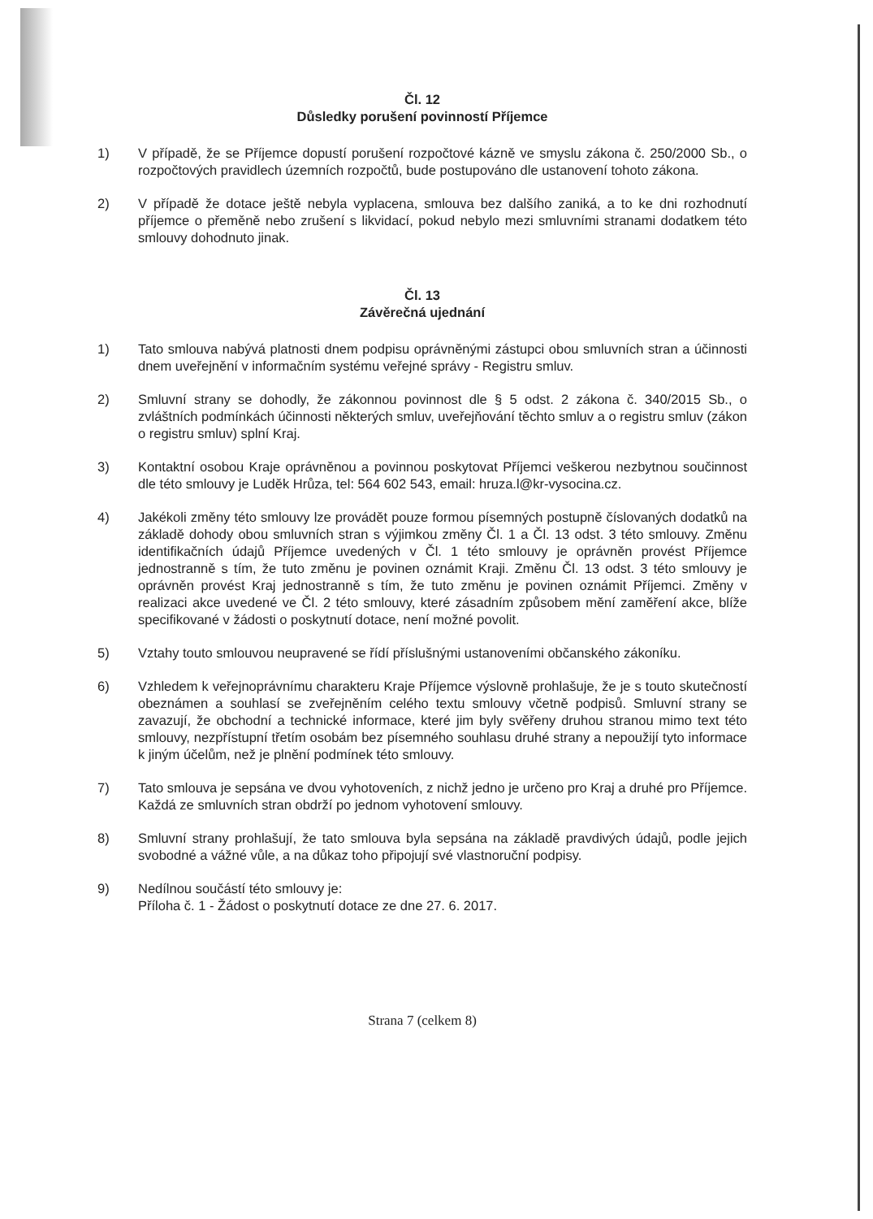Čl. 12
Důsledky porušení povinností Příjemce
1) V případě, že se Příjemce dopustí porušení rozpočtové kázně ve smyslu zákona č. 250/2000 Sb., o rozpočtových pravidlech územních rozpočtů, bude postupováno dle ustanovení tohoto zákona.
2) V případě že dotace ještě nebyla vyplacena, smlouva bez dalšího zaniká, a to ke dni rozhodnutí příjemce o přeměně nebo zrušení s likvidací, pokud nebylo mezi smluvními stranami dodatkem této smlouvy dohodnuto jinak.
Čl. 13
Závěrečná ujednání
1) Tato smlouva nabývá platnosti dnem podpisu oprávněnými zástupci obou smluvních stran a účinnosti dnem uveřejnění v informačním systému veřejné správy - Registru smluv.
2) Smluvní strany se dohodly, že zákonnou povinnost dle § 5 odst. 2 zákona č. 340/2015 Sb., o zvláštních podmínkách účinnosti některých smluv, uveřejňování těchto smluv a o registru smluv (zákon o registru smluv) splní Kraj.
3) Kontaktní osobou Kraje oprávněnou a povinnou poskytovat Příjemci veškerou nezbytnou součinnost dle této smlouvy je Luděk Hrůza, tel: 564 602 543, email: hruza.l@kr-vysocina.cz.
4) Jakékoli změny této smlouvy lze provádět pouze formou písemných postupně číslovaných dodatků na základě dohody obou smluvních stran s výjimkou změny Čl. 1 a Čl. 13 odst. 3 této smlouvy. Změnu identifikačních údajů Příjemce uvedených v Čl. 1 této smlouvy je oprávněn provést Příjemce jednostranně s tím, že tuto změnu je povinen oznámit Kraji. Změnu Čl. 13 odst. 3 této smlouvy je oprávněn provést Kraj jednostranně s tím, že tuto změnu je povinen oznámit Příjemci. Změny v realizaci akce uvedené ve Čl. 2 této smlouvy, které zásadním způsobem mění zaměření akce, blíže specifikované v žádosti o poskytnutí dotace, není možné povolit.
5) Vztahy touto smlouvou neupravené se řídí příslušnými ustanoveními občanského zákoníku.
6) Vzhledem k veřejnoprávnímu charakteru Kraje Příjemce výslovně prohlašuje, že je s touto skutečností obeznámen a souhlasí se zveřejněním celého textu smlouvy včetně podpisů. Smluvní strany se zavazují, že obchodní a technické informace, které jim byly svěřeny druhou stranou mimo text této smlouvy, nezpřístupní třetím osobám bez písemného souhlasu druhé strany a nepoužijí tyto informace k jiným účelům, než je plnění podmínek této smlouvy.
7) Tato smlouva je sepsána ve dvou vyhotoveních, z nichž jedno je určeno pro Kraj a druhé pro Příjemce. Každá ze smluvních stran obdrží po jednom vyhotovení smlouvy.
8) Smluvní strany prohlašují, že tato smlouva byla sepsána na základě pravdivých údajů, podle jejich svobodné a vážné vůle, a na důkaz toho připojují své vlastnoruční podpisy.
9) Nedílnou součástí této smlouvy je:
Příloha č. 1 - Žádost o poskytnutí dotace ze dne 27. 6. 2017.
Strana 7 (celkem 8)